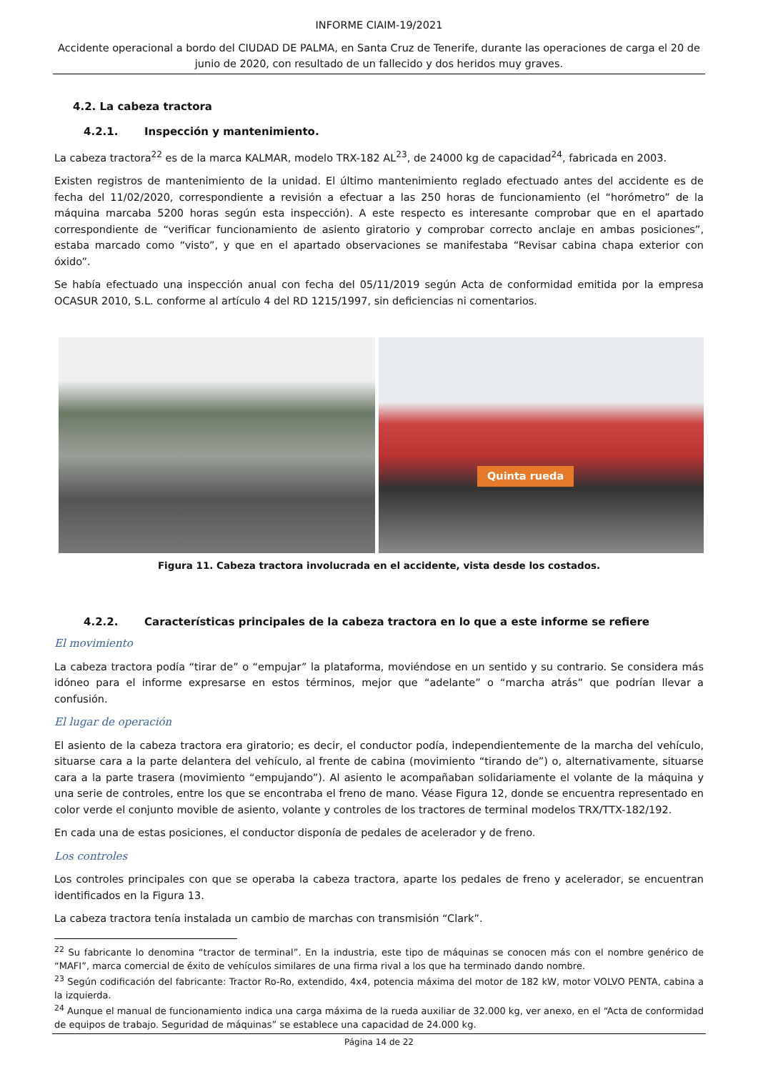INFORME CIAIM-19/2021
Accidente operacional a bordo del CIUDAD DE PALMA, en Santa Cruz de Tenerife, durante las operaciones de carga el 20 de junio de 2020, con resultado de un fallecido y dos heridos muy graves.
4.2. La cabeza tractora
4.2.1. Inspección y mantenimiento.
La cabeza tractora<sup>22</sup> es de la marca KALMAR, modelo TRX-182 AL<sup>23</sup>, de 24000 kg de capacidad<sup>24</sup>, fabricada en 2003.
Existen registros de mantenimiento de la unidad. El último mantenimiento reglado efectuado antes del accidente es de fecha del 11/02/2020, correspondiente a revisión a efectuar a las 250 horas de funcionamiento (el “horómetro” de la máquina marcaba 5200 horas según esta inspección). A este respecto es interesante comprobar que en el apartado correspondiente de “verificar funcionamiento de asiento giratorio y comprobar correcto anclaje en ambas posiciones”, estaba marcado como “visto”, y que en el apartado observaciones se manifestaba “Revisar cabina chapa exterior con óxido”.
Se había efectuado una inspección anual con fecha del 05/11/2019 según Acta de conformidad emitida por la empresa OCASUR 2010, S.L. conforme al artículo 4 del RD 1215/1997, sin deficiencias ni comentarios.
Quinta rueda
Figura 11. Cabeza tractora involucrada en el accidente, vista desde los costados.
4.2.2. Características principales de la cabeza tractora en lo que a este informe se refiere
El movimiento
La cabeza tractora podía “tirar de” o “empujar” la plataforma, moviéndose en un sentido y su contrario. Se considera más idóneo para el informe expresarse en estos términos, mejor que “adelante” o “marcha atrás” que podrían llevar a confusión.
El lugar de operación
El asiento de la cabeza tractora era giratorio; es decir, el conductor podía, independientemente de la marcha del vehículo, situarse cara a la parte delantera del vehículo, al frente de cabina (movimiento “tirando de”) o, alternativamente, situarse cara a la parte trasera (movimiento “empujando”). Al asiento le acompañaban solidariamente el volante de la máquina y una serie de controles, entre los que se encontraba el freno de mano. Véase Figura 12, donde se encuentra representado en color verde el conjunto movible de asiento, volante y controles de los tractores de terminal modelos TRX/TTX-182/192.
En cada una de estas posiciones, el conductor disponía de pedales de acelerador y de freno.
Los controles
Los controles principales con que se operaba la cabeza tractora, aparte los pedales de freno y acelerador, se encuentran identificados en la Figura 13.
La cabeza tractora tenía instalada un cambio de marchas con transmisión “Clark”.
<sup>22</sup> Su fabricante lo denomina “tractor de terminal”. En la industria, este tipo de máquinas se conocen más con el nombre genérico de “MAFI”, marca comercial de éxito de vehículos similares de una firma rival a los que ha terminado dando nombre.
<sup>23</sup> Según codificación del fabricante: Tractor Ro-Ro, extendido, 4x4, potencia máxima del motor de 182 kW, motor VOLVO PENTA, cabina a la izquierda.
<sup>24</sup> Aunque el manual de funcionamiento indica una carga máxima de la rueda auxiliar de 32.000 kg, ver anexo, en el “Acta de conformidad de equipos de trabajo. Seguridad de máquinas” se establece una capacidad de 24.000 kg.
Página 14 de 22